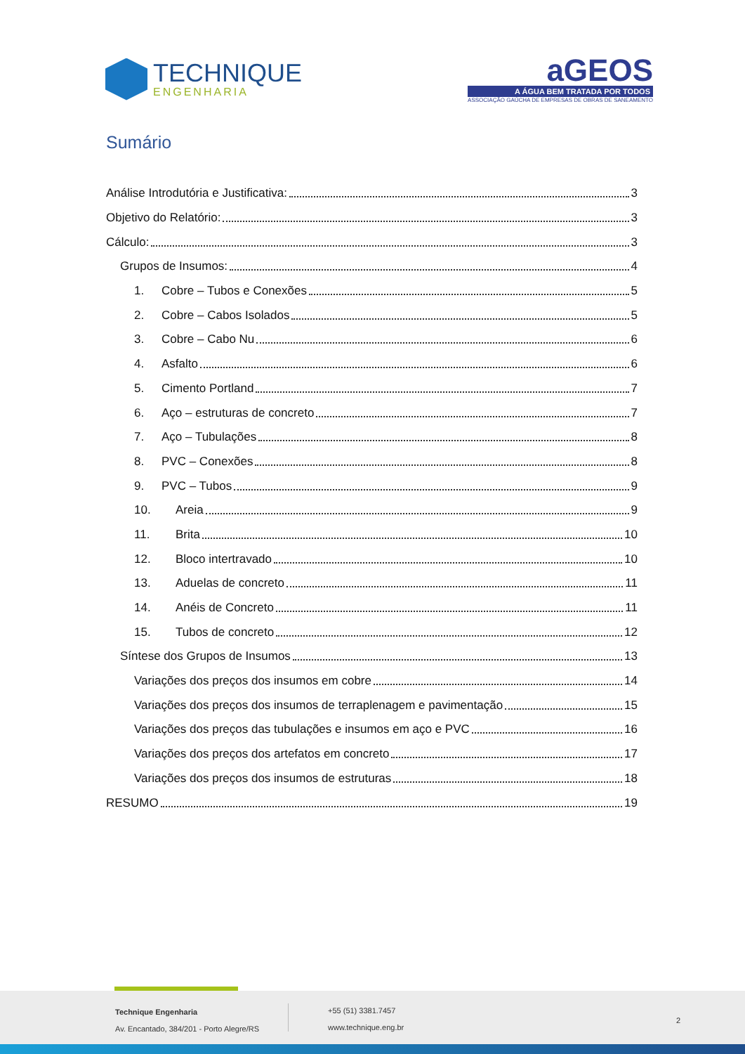TECHNIQUE
ENGENHARIA
aGEOS
A ÁGUA BEM TRATADA POR TODOS
ASSOCIAÇÃO GAÚCHA DE EMPRESAS DE OBRAS DE SANEAMENTO
Sumário
Análise Introdutória e Justificativa: 3
Objetivo do Relatório: 3
Cálculo: 3
Grupos de Insumos: 4
1. Cobre – Tubos e Conexões 5
2. Cobre – Cabos Isolados 5
3. Cobre – Cabo Nu 6
4. Asfalto 6
5. Cimento Portland 7
6. Aço – estruturas de concreto 7
7. Aço – Tubulações 8
8. PVC – Conexões 8
9. PVC – Tubos 9
10. Areia 9
11. Brita 10
12. Bloco intertravado 10
13. Aduelas de concreto 11
14. Anéis de Concreto 11
15. Tubos de concreto 12
Síntese dos Grupos de Insumos 13
Variações dos preços dos insumos em cobre 14
Variações dos preços dos insumos de terraplenagem e pavimentação 15
Variações dos preços das tubulações e insumos em aço e PVC 16
Variações dos preços dos artefatos em concreto 17
Variações dos preços dos insumos de estruturas 18
RESUMO 19
Technique Engenharia
Av. Encantado, 384/201 - Porto Alegre/RS
+55 (51) 3381.7457
www.technique.eng.br
2